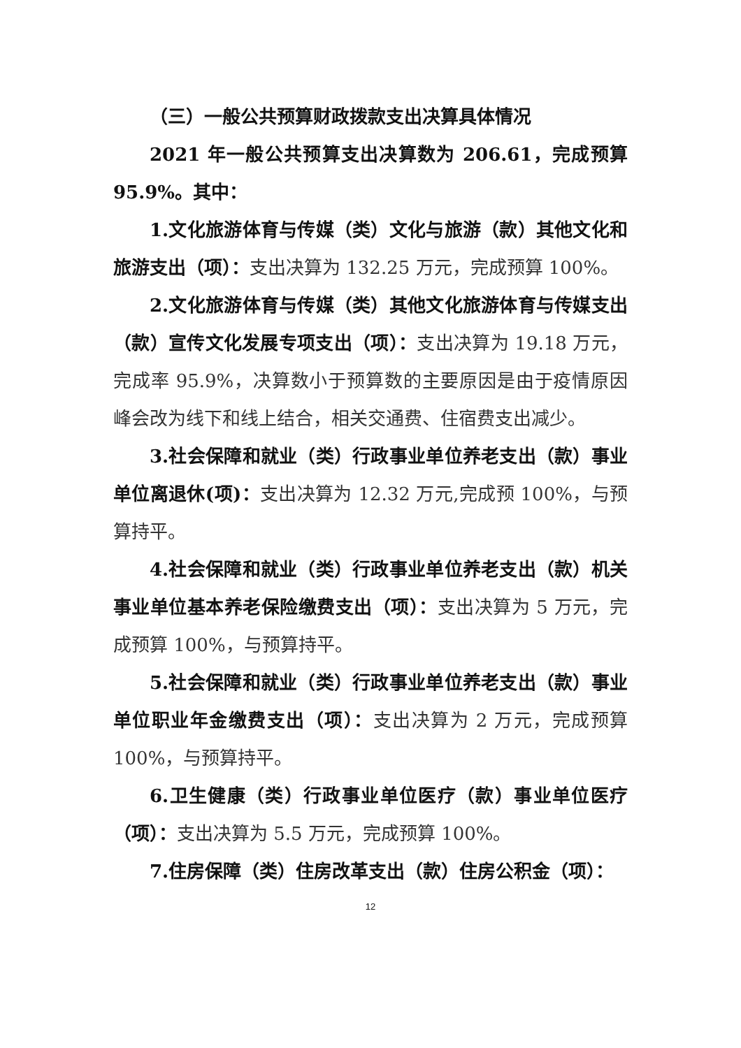（三）一般公共预算财政拨款支出决算具体情况
2021 年一般公共预算支出决算数为 206.61，完成预算 95.9%。其中：
1.文化旅游体育与传媒（类）文化与旅游（款）其他文化和旅游支出（项）：支出决算为 132.25 万元，完成预算 100%。
2.文化旅游体育与传媒（类）其他文化旅游体育与传媒支出（款）宣传文化发展专项支出（项）：支出决算为 19.18 万元，完成率 95.9%，决算数小于预算数的主要原因是由于疫情原因峰会改为线下和线上结合，相关交通费、住宿费支出减少。
3.社会保障和就业（类）行政事业单位养老支出（款）事业单位离退休(项)：支出决算为 12.32 万元,完成预 100%，与预算持平。
4.社会保障和就业（类）行政事业单位养老支出（款）机关事业单位基本养老保险缴费支出（项）：支出决算为 5 万元，完成预算 100%，与预算持平。
5.社会保障和就业（类）行政事业单位养老支出（款）事业单位职业年金缴费支出（项）：支出决算为 2 万元，完成预算 100%，与预算持平。
6.卫生健康（类）行政事业单位医疗（款）事业单位医疗（项）：支出决算为 5.5 万元，完成预算 100%。
7.住房保障（类）住房改革支出（款）住房公积金（项）：
12